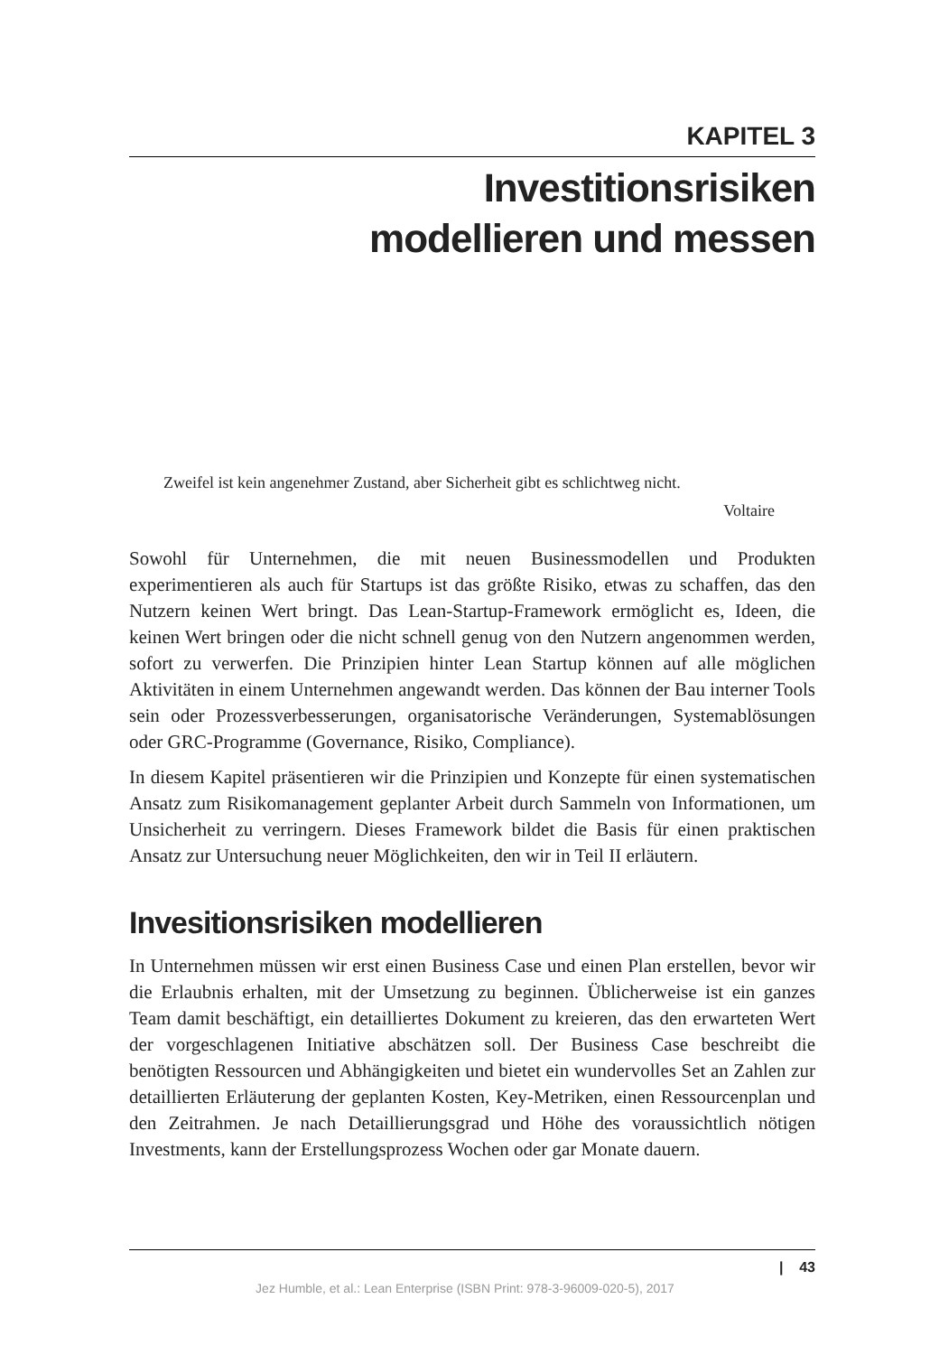KAPITEL 3
Investitionsrisiken
modellieren und messen
Zweifel ist kein angenehmer Zustand, aber Sicherheit gibt es schlichtweg nicht.
Voltaire
Sowohl für Unternehmen, die mit neuen Businessmodellen und Produkten experimentieren als auch für Startups ist das größte Risiko, etwas zu schaffen, das den Nutzern keinen Wert bringt. Das Lean-Startup-Framework ermöglicht es, Ideen, die keinen Wert bringen oder die nicht schnell genug von den Nutzern angenommen werden, sofort zu verwerfen. Die Prinzipien hinter Lean Startup können auf alle möglichen Aktivitäten in einem Unternehmen angewandt werden. Das können der Bau interner Tools sein oder Prozessverbesserungen, organisatorische Veränderungen, Systemablösungen oder GRC-Programme (Governance, Risiko, Compliance).
In diesem Kapitel präsentieren wir die Prinzipien und Konzepte für einen systematischen Ansatz zum Risikomanagement geplanter Arbeit durch Sammeln von Informationen, um Unsicherheit zu verringern. Dieses Framework bildet die Basis für einen praktischen Ansatz zur Untersuchung neuer Möglichkeiten, den wir in Teil II erläutern.
Invesitionsrisiken modellieren
In Unternehmen müssen wir erst einen Business Case und einen Plan erstellen, bevor wir die Erlaubnis erhalten, mit der Umsetzung zu beginnen. Üblicherweise ist ein ganzes Team damit beschäftigt, ein detailliertes Dokument zu kreieren, das den erwarteten Wert der vorgeschlagenen Initiative abschätzen soll. Der Business Case beschreibt die benötigten Ressourcen und Abhängigkeiten und bietet ein wundervolles Set an Zahlen zur detaillierten Erläuterung der geplanten Kosten, Key-Metriken, einen Ressourcenplan und den Zeitrahmen. Je nach Detaillierungsgrad und Höhe des voraussichtlich nötigen Investments, kann der Erstellungsprozess Wochen oder gar Monate dauern.
| 43
Jez Humble, et al.: Lean Enterprise (ISBN Print: 978-3-96009-020-5), 2017